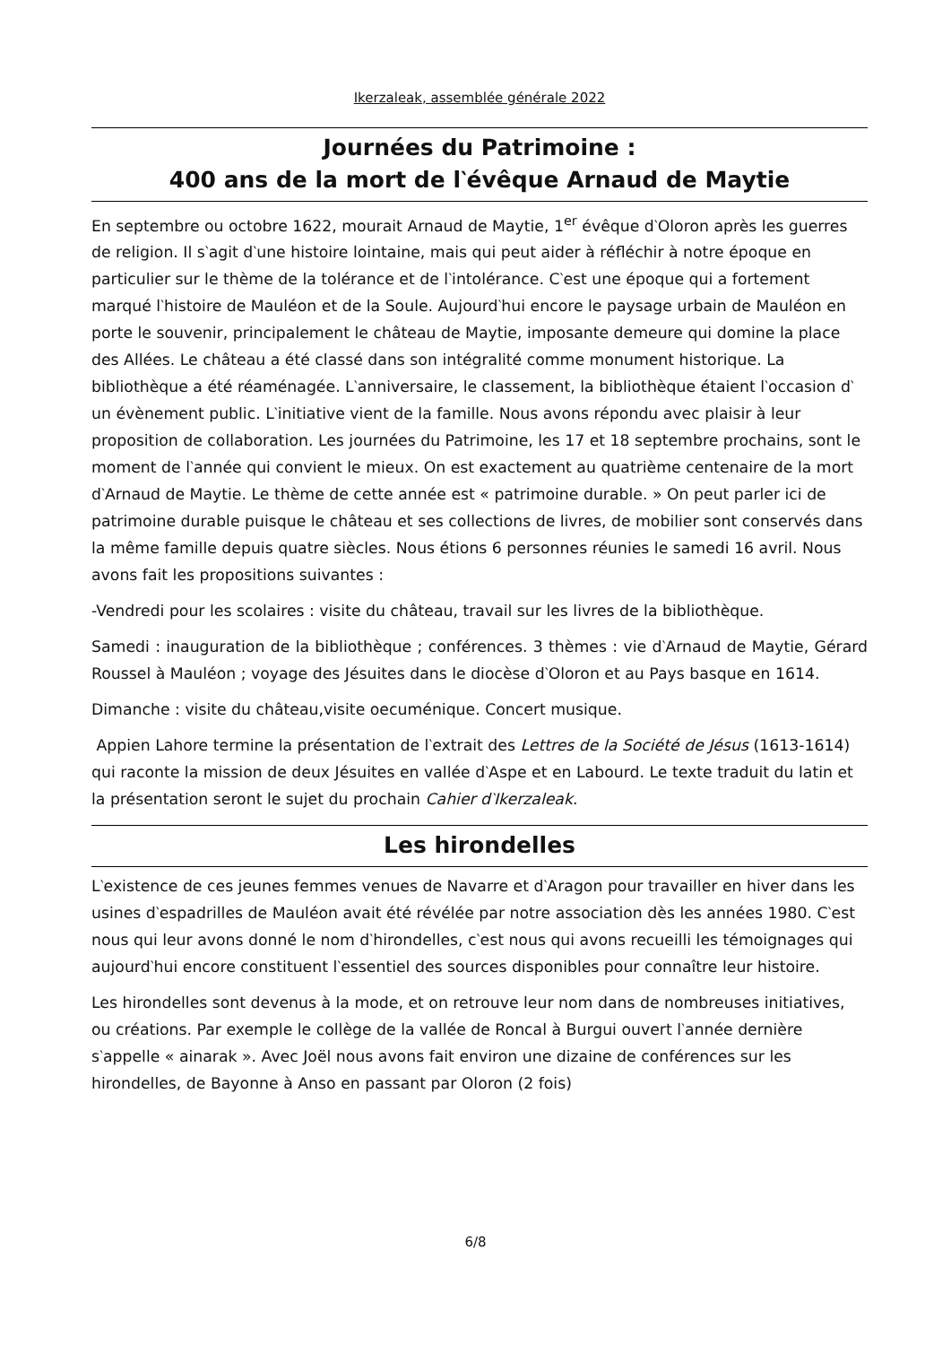Ikerzaleak, assemblée générale 2022
Journées du Patrimoine :
400 ans de la mort de l‵évêque Arnaud de Maytie
En septembre ou octobre 1622, mourait Arnaud de Maytie, 1<sup>er</sup> évêque d‵Oloron après les guerres de religion. Il s‵agit d‵une histoire lointaine, mais qui peut aider à réfléchir à notre époque en particulier sur le thème de la tolérance et de l‵intolérance. C‵est une époque qui a fortement marqué l‵histoire de Mauléon et de la Soule. Aujourd‵hui encore le paysage urbain de Mauléon en porte le souvenir, principalement le château de Maytie, imposante demeure qui domine la place des Allées. Le château a été classé dans son intégralité comme monument historique. La bibliothèque a été réaménagée. L‵anniversaire, le classement, la bibliothèque étaient l‵occasion d‵ un évènement public. L‵initiative vient de la famille. Nous avons répondu avec plaisir à leur proposition de collaboration. Les journées du Patrimoine, les 17 et 18 septembre prochains, sont le moment de l‵année qui convient le mieux. On est exactement au quatrième centenaire de la mort d‵Arnaud de Maytie. Le thème de cette année est « patrimoine durable. » On peut parler ici de patrimoine durable puisque le château et ses collections de livres, de mobilier sont conservés dans la même famille depuis quatre siècles. Nous étions 6 personnes réunies le samedi 16 avril. Nous avons fait les propositions suivantes :
-Vendredi pour les scolaires : visite du château, travail sur les livres de la bibliothèque.
Samedi : inauguration de la bibliothèque ; conférences. 3 thèmes : vie d‵Arnaud de Maytie, Gérard Roussel à Mauléon ; voyage des Jésuites dans le diocèse d‵Oloron et au Pays basque en 1614.
Dimanche : visite du château,visite oecuménique. Concert musique.
Appien Lahore termine la présentation de l‵extrait des Lettres de la Société de Jésus (1613-1614) qui raconte la mission de deux Jésuites en vallée d‵Aspe et en Labourd. Le texte traduit du latin et la présentation seront le sujet du prochain Cahier d‵Ikerzaleak.
Les hirondelles
L‵existence de ces jeunes femmes venues de Navarre et d‵Aragon pour travailler en hiver dans les usines d‵espadrilles de Mauléon avait été révélée par notre association dès les années 1980. C‵est nous qui leur avons donné le nom d‵hirondelles, c‵est nous qui avons recueilli les témoignages qui aujourd‵hui encore constituent l‵essentiel des sources disponibles pour connaître leur histoire.
Les hirondelles sont devenus à la mode, et on retrouve leur nom dans de nombreuses initiatives, ou créations. Par exemple le collège de la vallée de Roncal à Burgui ouvert l‵année dernière s‵appelle « ainarak ». Avec Joël nous avons fait environ une dizaine de conférences sur les hirondelles, de Bayonne à Anso en passant par Oloron (2 fois)
6/8